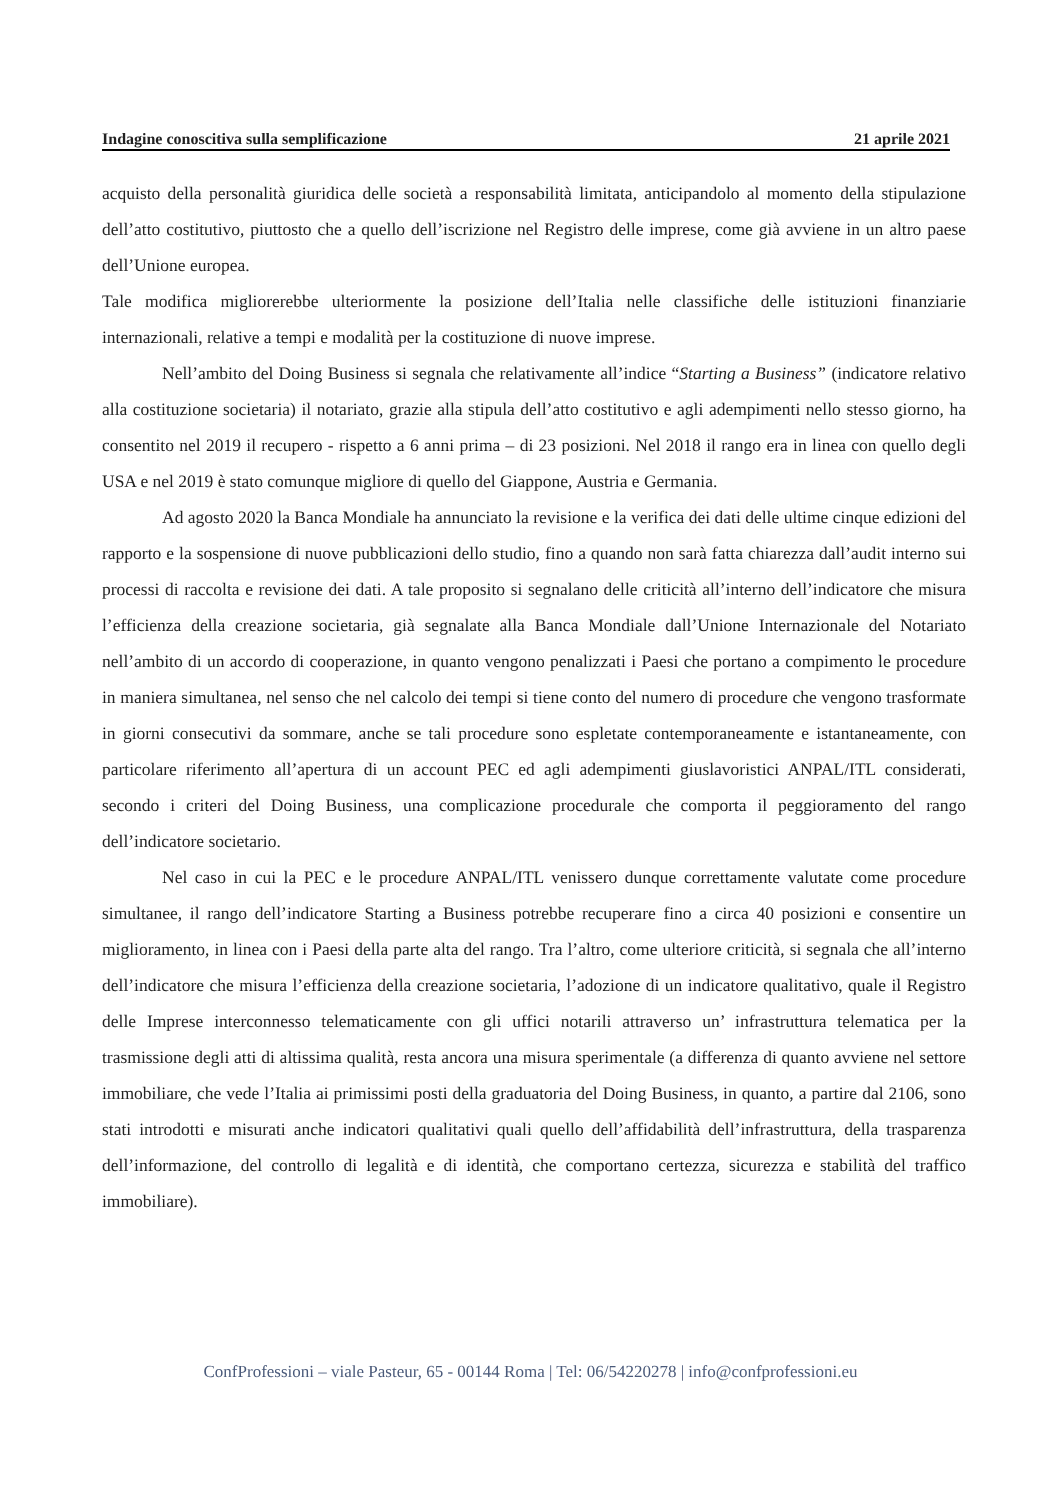Indagine conoscitiva sulla semplificazione 21 aprile 2021
acquisto della personalità giuridica delle società a responsabilità limitata, anticipandolo al momento della stipulazione dell’atto costitutivo, piuttosto che a quello dell’iscrizione nel Registro delle imprese, come già avviene in un altro paese dell’Unione europea.
Tale modifica migliorerebbe ulteriormente la posizione dell’Italia nelle classifiche delle istituzioni finanziarie internazionali, relative a tempi e modalità per la costituzione di nuove imprese.
Nell’ambito del Doing Business si segnala che relativamente all’indice “Starting a Business” (indicatore relativo alla costituzione societaria) il notariato, grazie alla stipula dell’atto costitutivo e agli adempimenti nello stesso giorno, ha consentito nel 2019 il recupero - rispetto a 6 anni prima – di 23 posizioni. Nel 2018 il rango era in linea con quello degli USA e nel 2019 è stato comunque migliore di quello del Giappone, Austria e Germania.
Ad agosto 2020 la Banca Mondiale ha annunciato la revisione e la verifica dei dati delle ultime cinque edizioni del rapporto e la sospensione di nuove pubblicazioni dello studio, fino a quando non sarà fatta chiarezza dall’audit interno sui processi di raccolta e revisione dei dati. A tale proposito si segnalano delle criticità all’interno dell’indicatore che misura l’efficienza della creazione societaria, già segnalate alla Banca Mondiale dall’Unione Internazionale del Notariato nell’ambito di un accordo di cooperazione, in quanto vengono penalizzati i Paesi che portano a compimento le procedure in maniera simultanea, nel senso che nel calcolo dei tempi si tiene conto del numero di procedure che vengono trasformate in giorni consecutivi da sommare, anche se tali procedure sono espletate contemporaneamente e istantaneamente, con particolare riferimento all’apertura di un account PEC ed agli adempimenti giuslavoristici ANPAL/ITL considerati, secondo i criteri del Doing Business, una complicazione procedurale che comporta il peggioramento del rango dell’indicatore societario.
Nel caso in cui la PEC e le procedure ANPAL/ITL venissero dunque correttamente valutate come procedure simultanee, il rango dell’indicatore Starting a Business potrebbe recuperare fino a circa 40 posizioni e consentire un miglioramento, in linea con i Paesi della parte alta del rango. Tra l’altro, come ulteriore criticità, si segnala che all’interno dell’indicatore che misura l’efficienza della creazione societaria, l’adozione di un indicatore qualitativo, quale il Registro delle Imprese interconnesso telematicamente con gli uffici notarili attraverso un’ infrastruttura telematica per la trasmissione degli atti di altissima qualità, resta ancora una misura sperimentale (a differenza di quanto avviene nel settore immobiliare, che vede l’Italia ai primissimi posti della graduatoria del Doing Business, in quanto, a partire dal 2106, sono stati introdotti e misurati anche indicatori qualitativi quali quello dell’affidabilità dell’infrastruttura, della trasparenza dell’informazione, del controllo di legalità e di identità, che comportano certezza, sicurezza e stabilità del traffico immobiliare).
ConfProfessioni – viale Pasteur, 65 - 00144 Roma | Tel: 06/54220278 | info@confprofessioni.eu